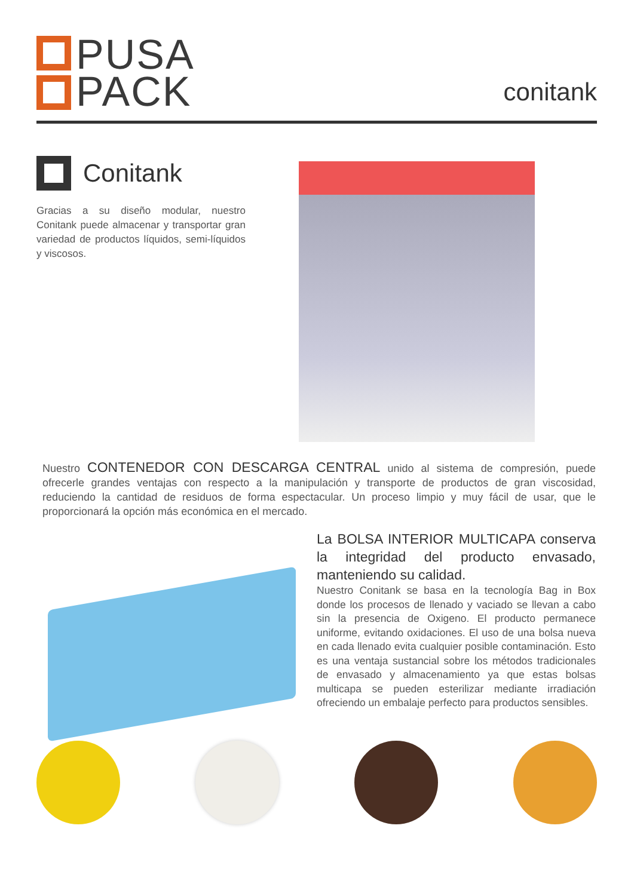PUSA
PACK
conitank
Conitank
Gracias a su diseño modular, nuestro Conitank puede almacenar y transportar gran variedad de productos líquidos, semi-líquidos y viscosos.
Nuestro CONTENEDOR CON DESCARGA CENTRAL unido al sistema de compresión, puede ofrecerle grandes ventajas con respecto a la manipulación y transporte de productos de gran viscosidad, reduciendo la cantidad de residuos de forma espectacular. Un proceso limpio y muy fácil de usar, que le proporcionará la opción más económica en el mercado.
La BOLSA INTERIOR MULTICAPA conserva la integridad del producto envasado, manteniendo su calidad.
Nuestro Conitank se basa en la tecnología Bag in Box donde los procesos de llenado y vaciado se llevan a cabo sin la presencia de Oxigeno. El producto permanece uniforme, evitando oxidaciones. El uso de una bolsa nueva en cada llenado evita cualquier posible contaminación. Esto es una ventaja sustancial sobre los métodos tradicionales de envasado y almacenamiento ya que estas bolsas multicapa se pueden esterilizar mediante irradiación ofreciendo un embalaje perfecto para productos sensibles.